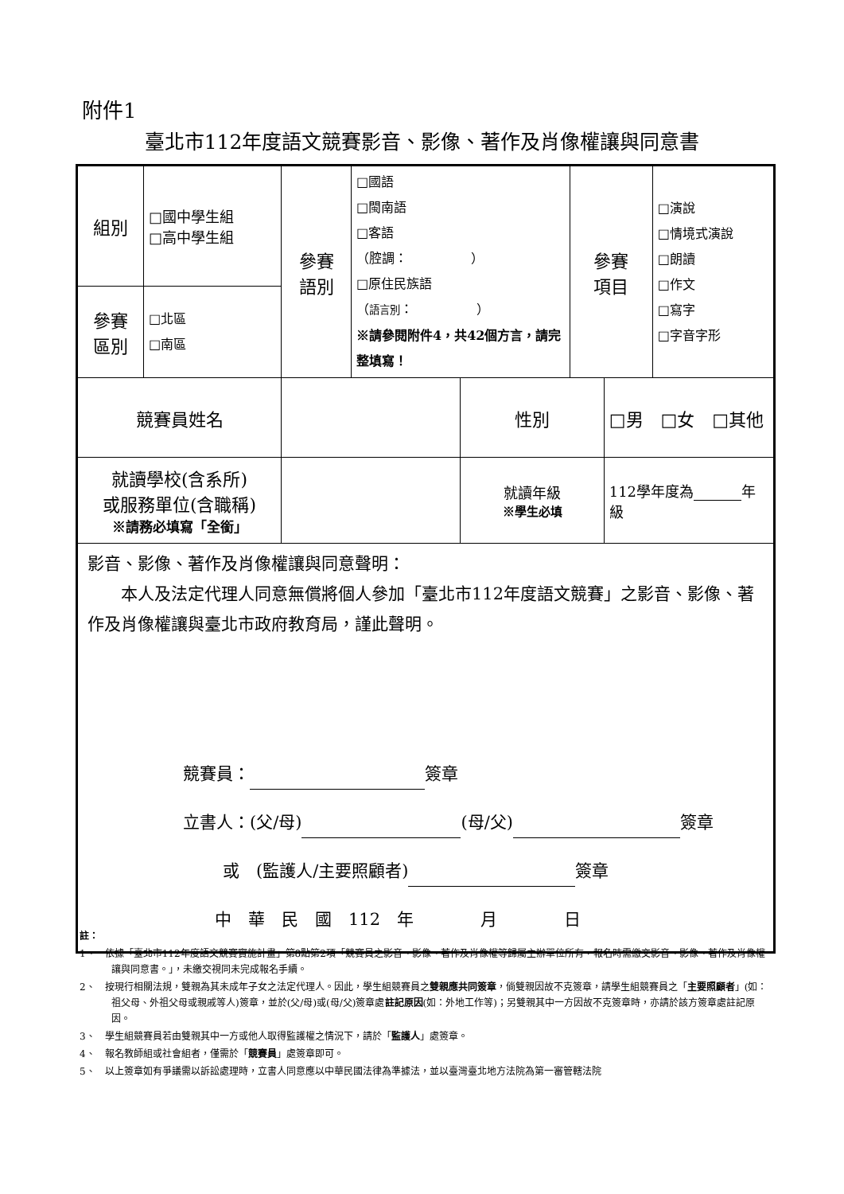附件1
臺北市112年度語文競賽影音、影像、著作及肖像權讓與同意書
| 組別 | □國中學生組 □高中學生組 | 參賽 語別 | □國語 □閩南語 □客語 （腔調： ） □原住民族語 （ 語言別 ： ） ※請參閱附件4，共42個方言，請完整填寫！ | | 參賽 項目 | | □演說 □情境式演說 □朗讀 □作文 □寫字 □字音字形 |
| 參賽 區別 | □北區 □南區 | | | | | | |
| 競賽員姓名 | | | | 性別 | | □男 □女 □其他 | |
| 就讀學校(含系所) 或服務單位(含職稱) ※請務必填寫「全銜」 | | | | 就讀年級 ※學生必填 | | 112學年度為 年級 | |
| 影音、影像、著作及肖像權讓與同意聲明： 本人及法定代理人同意無償將個人參加「臺北市112年度語文競賽」之影音、影像、著作及肖像權讓與臺北市政府教育局，謹此聲明。 競賽員： 簽章 立書人：(父/母) (母/父) 簽章 或 (監護人/主要照顧者) 簽章 中 華 民 國 112 年 月 日 | | | | | | | |
註：
1、　依據「臺北市112年度語文競賽實施計畫」第8點第2項「競賽員之影音、影像、著作及肖像權等歸屬主辦單位所有，報名時需繳交影音、影像、著作及肖像權讓與同意書。」，未繳交視同未完成報名手續。
2、　按現行相關法規，雙親為其未成年子女之法定代理人。因此，學生組競賽員之雙親應共同簽章，倘雙親因故不克簽章，請學生組競賽員之「主要照顧者」(如：祖父母、外祖父母或親戚等人)簽章，並於(父/母)或(母/父)簽章處註記原因(如：外地工作等)；另雙親其中一方因故不克簽章時，亦請於該方簽章處註記原因。
3、　學生組競賽員若由雙親其中一方或他人取得監護權之情況下，請於「監護人」處簽章。
4、　報名教師組或社會組者，僅需於「競賽員」處簽章即可。
5、　以上簽章如有爭議需以訴訟處理時，立書人同意應以中華民國法律為準據法，並以臺灣臺北地方法院為第一審管轄法院